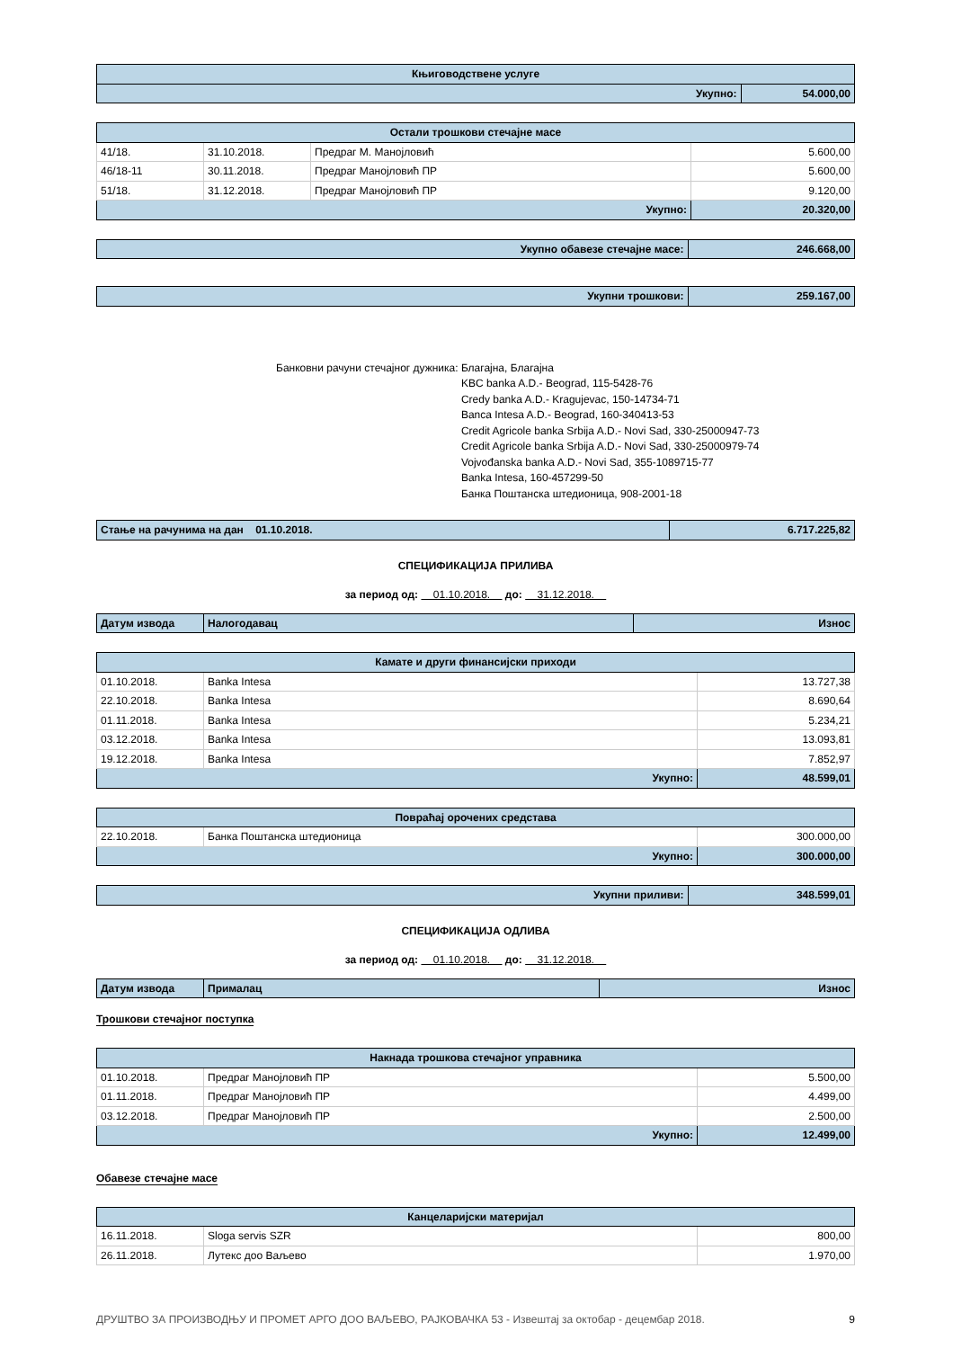| Књиговодствене услуге | |
| --- | --- |
| Укупно: | 54.000,00 |
| Остали трошкови стечајне масе | | | |
| --- | --- | --- | --- |
| 41/18. | 31.10.2018. | Предраг М. Манојловић | 5.600,00 |
| 46/18-11 | 30.11.2018. | Предраг Манојловић ПР | 5.600,00 |
| 51/18. | 31.12.2018. | Предраг Манојловић ПР | 9.120,00 |
| Укупно: | | | 20.320,00 |
| Укупно обавезе стечајне масе: | 246.668,00 |
| Укупни трошкови: | 259.167,00 |
Банковни рачуни стечајног дужника:
Благајна, Благајна
KBC banka A.D.- Beograd, 115-5428-76
Credy banka A.D.- Kragujevac, 150-14734-71
Banca Intesa A.D.- Beograd, 160-340413-53
Credit Agricole banka Srbija A.D.- Novi Sad, 330-25000947-73
Credit Agricole banka Srbija A.D.- Novi Sad, 330-25000979-74
Vojvođanska banka A.D.- Novi Sad, 355-1089715-77
Banka Intesa, 160-457299-50
Банка Поштанска штедионица, 908-2001-18
| Стање на рачунима на дан 01.10.2018. | 6.717.225,82 |
СПЕЦИФИКАЦИЈА ПРИЛИВА
за период од: 01.10.2018. до: 31.12.2018.
| Датум извода | Налогодавац | Износ |
| Камате и други финансијски приходи | | |
| --- | --- | --- |
| 01.10.2018. | Banka Intesa | 13.727,38 |
| 22.10.2018. | Banka Intesa | 8.690,64 |
| 01.11.2018. | Banka Intesa | 5.234,21 |
| 03.12.2018. | Banka Intesa | 13.093,81 |
| 19.12.2018. | Banka Intesa | 7.852,97 |
| Укупно: | | 48.599,01 |
| Повраћај орочених средстава | | |
| --- | --- | --- |
| 22.10.2018. | Банка Поштанска штедионица | 300.000,00 |
| Укупно: | | 300.000,00 |
| Укупни приливи: | 348.599,01 |
СПЕЦИФИКАЦИЈА ОДЛИВА
за период од: 01.10.2018. до: 31.12.2018.
| Датум извода | Прималац | Износ |
Трошкови стечајног поступка
| Накнада трошкова стечајног управника | | |
| --- | --- | --- |
| 01.10.2018. | Предраг Манојловић ПР | 5.500,00 |
| 01.11.2018. | Предраг Манојловић ПР | 4.499,00 |
| 03.12.2018. | Предраг Манојловић ПР | 2.500,00 |
| Укупно: | | 12.499,00 |
Обавезе стечајне масе
| Канцеларијски материјал | | |
| --- | --- | --- |
| 16.11.2018. | Sloga servis SZR | 800,00 |
| 26.11.2018. | Лутекс доо Ваљево | 1.970,00 |
ДРУШТВО ЗА ПРОИЗВОДЊУ И ПРОМЕТ АРГО ДОО ВАЉЕВО, РАЈКОВАЧКА 53 - Извештај за октобар - децембар 2018. 9